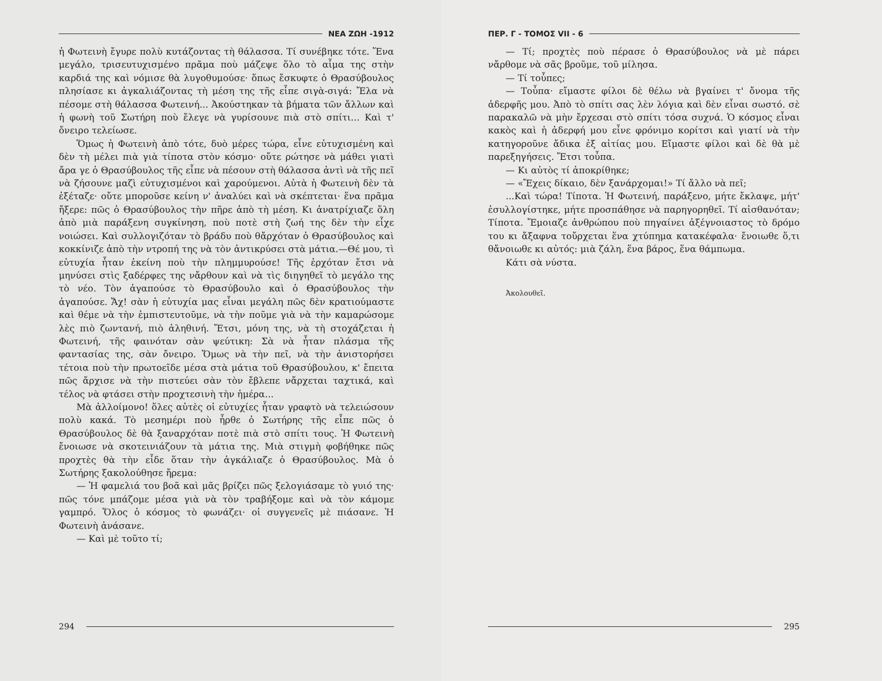ΝΕΑ ΖΩΗ -1912
ἡ Φωτεινὴ ἔγυρε πολὺ κυτάζοντας τὴ θάλασσα. Τί συνέβηκε τότε. Ἕνα μεγάλο, τρισευτυχισμένο πρᾶμα ποὺ μάζεψε ὅλο τὸ αἷμα της στὴν καρδιά της καὶ νόμισε θὰ λυγοθυμούσε· ὅπως ἔσκυφτε ὁ Θρασύβουλος πλησίασε κι ἀγκαλιάζοντας τὴ μέση της τῆς εἶπε σιγὰ-σιγά: Ἔλα νὰ πέσομε στὴ θάλασσα Φωτεινή... Ἀκούστηκαν τὰ βήματα τῶν ἄλλων καὶ ἡ φωνὴ τοῦ Σωτήρη ποὺ ἔλεγε νὰ γυρίσουνε πιὰ στὸ σπίτι... Καὶ τ' ὄνειρο τελείωσε.
Ὅμως ἡ Φωτεινὴ ἀπὸ τότε, δυὸ μέρες τώρα, εἶνε εὐτυχισμένη καὶ δὲν τὴ μέλει πιὰ γιὰ τίποτα στὸν κόσμο· οὔτε ρώτησε νὰ μάθει γιατὶ ἄρα γε ὁ Θρασύβουλος τῆς εἶπε νὰ πέσουν στὴ θάλασσα ἀντὶ νὰ τῆς πεῖ νὰ ζήσουνε μαζὶ εὐτυχισμένοι καὶ χαρούμενοι. Αὐτὰ ἡ Φωτεινὴ δὲν τὰ ἐξέταζε· οὔτε μποροῦσε κείνη ν' ἀναλύει καὶ νὰ σκέπτεται· ἕνα πρᾶμα ἤξερε: πῶς ὁ Θρασύβουλος τὴν πῆρε ἀπὸ τὴ μέση. Κι ἀνατρίχιαζε ὅλη ἀπὸ μιὰ παράξενη συγκίνηση, ποὺ ποτὲ στὴ ζωή της δὲν τὴν εἶχε νοιώσει. Καὶ συλλογιζόταν τὸ βράδυ ποὺ θἄρχόταν ὁ Θρασύβουλος καὶ κοκκίνιζε ἀπὸ τὴν ντροπή της νὰ τὸν ἀντικρύσει στὰ μάτια.—Θέ μου, τὶ εὐτυχία ἦταν ἐκείνη ποὺ τὴν πλημμυρούσε! Τῆς ἐρχόταν ἔτσι νὰ μηνύσει στὶς ξαδέρφες της νἄρθουν καὶ νὰ τὶς διηγηθεῖ τὸ μεγάλο της τὸ νέο. Τὸν ἀγαπούσε τὸ Θρασύβουλο καὶ ὁ Θρασύβουλος τὴν ἀγαπούσε. Ἄχ! σὰν ἡ εὐτυχία μας εἶναι μεγάλη πῶς δὲν κρατιούμαστε καὶ θέμε νὰ τὴν ἐμπιστευτοῦμε, νὰ τὴν ποῦμε γιὰ νὰ τὴν καμαρώσομε λὲς πιὸ ζωντανή, πιὸ ἀληθινή. Ἔτσι, μόνη της, νὰ τὴ στοχάζεται ἡ Φωτεινή, τῆς φαινόταν σὰν ψεύτικη: Σὰ νὰ ἦταν πλάσμα τῆς φαντασίας της, σὰν ὄνειρο. Ὅμως νὰ τὴν πεῖ, νὰ τὴν ἀνιστορήσει τέτοια ποὺ τὴν πρωτοεῖδε μέσα στὰ μάτια τοῦ Θρασύβουλου, κ' ἔπειτα πῶς ἄρχισε νὰ τὴν πιστεύει σὰν τὸν ἔβλεπε νἄρχεται ταχτικά, καὶ τέλος νὰ φτάσει στὴν προχτεσινὴ τὴν ἡμέρα...
Μὰ ἀλλοίμονο! ὅλες αὐτὲς οἱ εὐτυχίες ἦταν γραφτὸ νὰ τελειώσουν πολὺ κακά. Τὸ μεσημέρι ποὺ ἦρθε ὁ Σωτήρης τῆς εἶπε πῶς ὁ Θρασύβουλος δὲ θὰ ξαναρχόταν ποτὲ πιὰ στὸ σπίτι τους. Ἡ Φωτεινὴ ἔνοιωσε νὰ σκοτεινιάζουν τὰ μάτια της. Μιὰ στιγμὴ φοβήθηκε πῶς προχτὲς θὰ τὴν εἶδε ὅταν τὴν ἀγκάλιαζε ὁ Θρασύβουλος. Μὰ ὁ Σωτήρης ξακολούθησε ἤρεμα:
— Ἡ φαμελιά του βοᾶ καὶ μᾶς βρίζει πῶς ξελογιάσαμε τὸ γυιό της· πῶς τόνε μπάζομε μέσα γιὰ νὰ τὸν τραβήξομε καὶ νὰ τὸν κάμομε γαμπρό. Ὅλος ὁ κόσμος τὸ φωνάζει· οἱ συγγενεῖς μὲ πιάσανε. Ἡ Φωτεινὴ ἀνάσανε.
— Καὶ μὲ τοῦτο τί;
294
ΠΕΡ. Γ - ΤΟΜΟΣ VII - 6
— Τί; προχτὲς ποὺ πέρασε ὁ Θρασύβουλος νὰ μὲ πάρει νἄρθομε νὰ σᾶς βροῦμε, τοῦ μίλησα.
— Τί τοὖπες;
— Τοὖπα· εἴμαστε φίλοι δὲ θέλω νὰ βγαίνει τ' ὄνομα τῆς ἀδερφῆς μου. Ἀπὸ τὸ σπίτι σας λὲν λόγια καὶ δὲν εἶναι σωστό. σὲ παρακαλῶ νὰ μὴν ἔρχεσαι στὸ σπίτι τόσα συχνά. Ὁ κόσμος εἶναι κακὸς καὶ ἡ ἀδερφή μου εἶνε φρόνιμο κορίτσι καὶ γιατί νὰ τὴν κατηγοροῦνε ἄδικα ἐξ αἰτίας μου. Εἴμαστε φίλοι καὶ δὲ θὰ μὲ παρεξηγήσεις. Ἔτσι τοὖπα.
— Κι αὐτὸς τί ἀποκρίθηκε;
— «Ἔχεις δίκαιο, δὲν ξανάρχομαι!» Τί ἄλλο νὰ πεῖ;
...Καὶ τώρα! Τίποτα. Ἡ Φωτεινή, παράξενο, μήτε ἔκλαψε, μήτ' ἐσυλλογίστηκε, μήτε προσπάθησε νὰ παρηγορηθεῖ. Τί αἰσθανόταν; Τίποτα. Ἔμοιαζε ἀνθρώπου ποὺ πηγαίνει ἀξέγνοιαστος τὸ δρόμο του κι ἄξαφνα τοὔρχεται ἕνα χτύπημα κατακέφαλα· ἔνοιωθε ὅ,τι θἄνοιωθε κι αὐτός: μιὰ ζάλη, ἕνα βάρος, ἕνα θάμπωμα.
Κάτι σὰ νύστα.
Ἀκολουθεῖ.
295